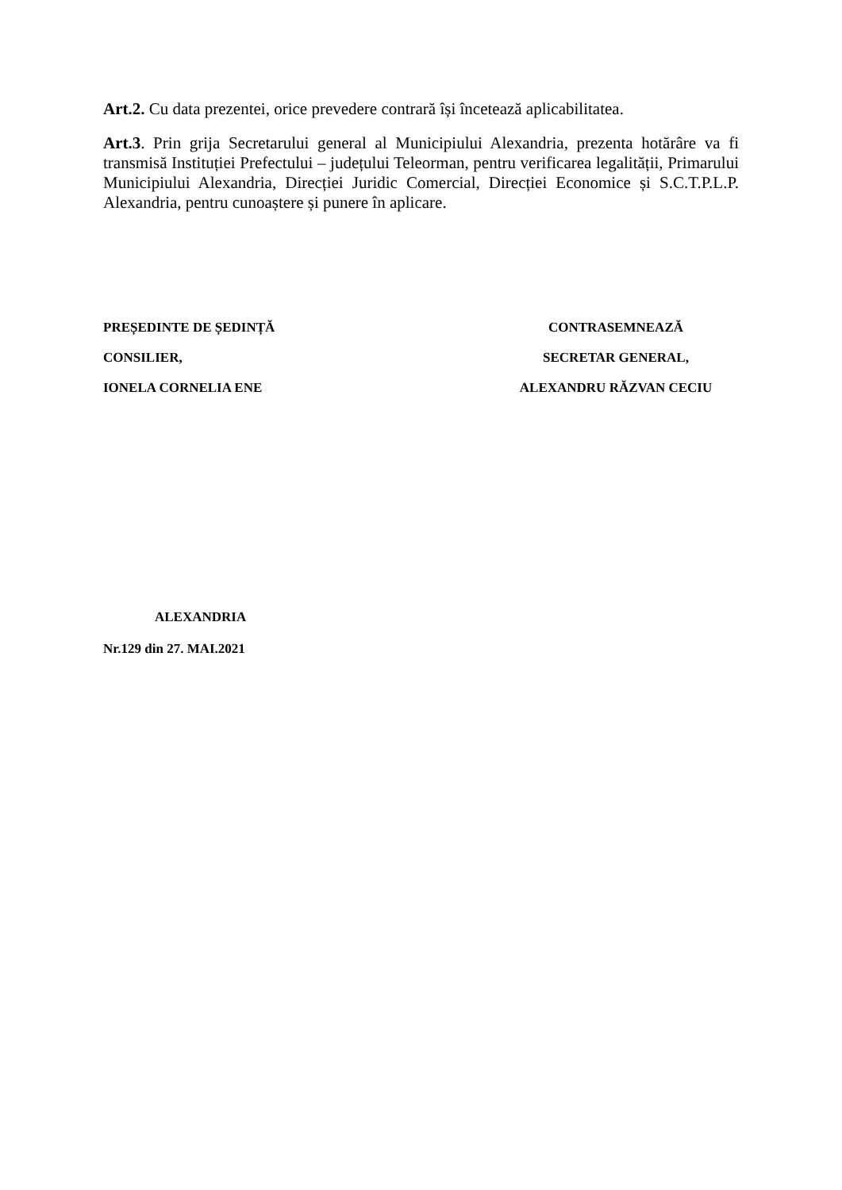Art.2. Cu data prezentei, orice prevedere contrară își încetează aplicabilitatea.
Art.3. Prin grija Secretarului general al Municipiului Alexandria, prezenta hotărâre va fi transmisă Instituției Prefectului – județului Teleorman, pentru verificarea legalității, Primarului Municipiului Alexandria, Direcției Juridic Comercial, Direcției Economice și S.C.T.P.L.P. Alexandria, pentru cunoaștere și punere în aplicare.
PREȘEDINTE DE ȘEDINȚĂ
CONSILIER,
IONELA CORNELIA ENE
CONTRASEMNEAZĂ
SECRETAR GENERAL,
ALEXANDRU RĂZVAN CECIU
ALEXANDRIA
Nr.129 din 27. MAI.2021